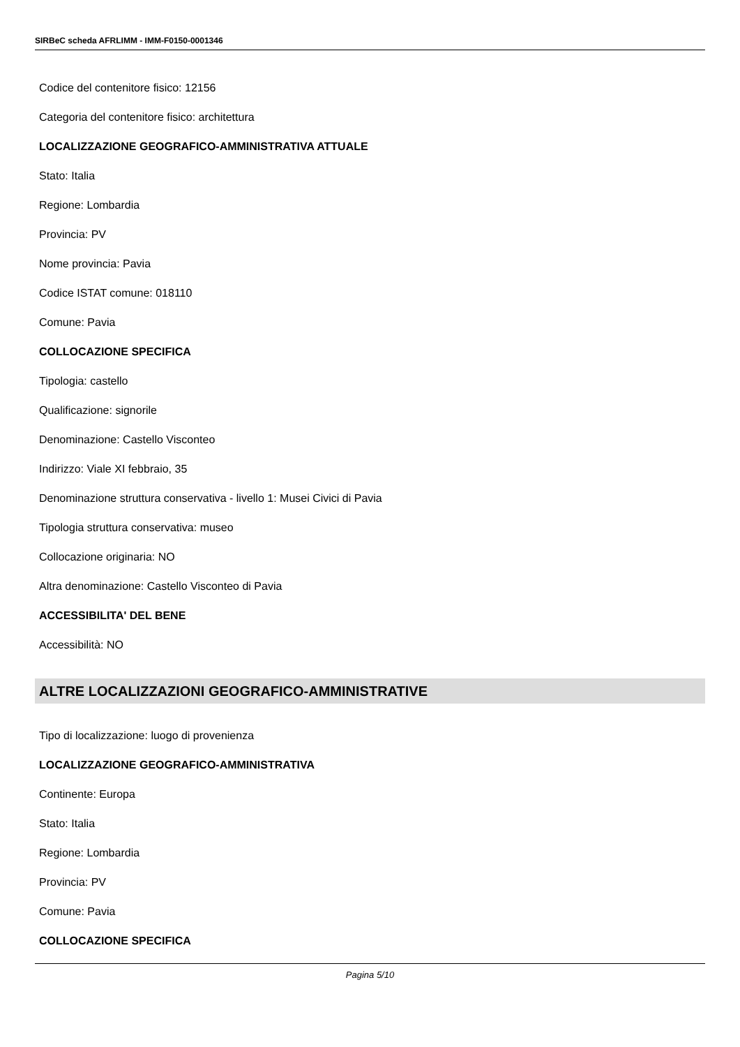SIRBeC scheda AFRLIMM - IMM-F0150-0001346
Codice del contenitore fisico: 12156
Categoria del contenitore fisico: architettura
LOCALIZZAZIONE GEOGRAFICO-AMMINISTRATIVA ATTUALE
Stato: Italia
Regione: Lombardia
Provincia: PV
Nome provincia: Pavia
Codice ISTAT comune: 018110
Comune: Pavia
COLLOCAZIONE SPECIFICA
Tipologia: castello
Qualificazione: signorile
Denominazione: Castello Visconteo
Indirizzo: Viale XI febbraio, 35
Denominazione struttura conservativa - livello 1: Musei Civici di Pavia
Tipologia struttura conservativa: museo
Collocazione originaria: NO
Altra denominazione: Castello Visconteo di Pavia
ACCESSIBILITA' DEL BENE
Accessibilità: NO
ALTRE LOCALIZZAZIONI GEOGRAFICO-AMMINISTRATIVE
Tipo di localizzazione: luogo di provenienza
LOCALIZZAZIONE GEOGRAFICO-AMMINISTRATIVA
Continente: Europa
Stato: Italia
Regione: Lombardia
Provincia: PV
Comune: Pavia
COLLOCAZIONE SPECIFICA
Pagina 5/10